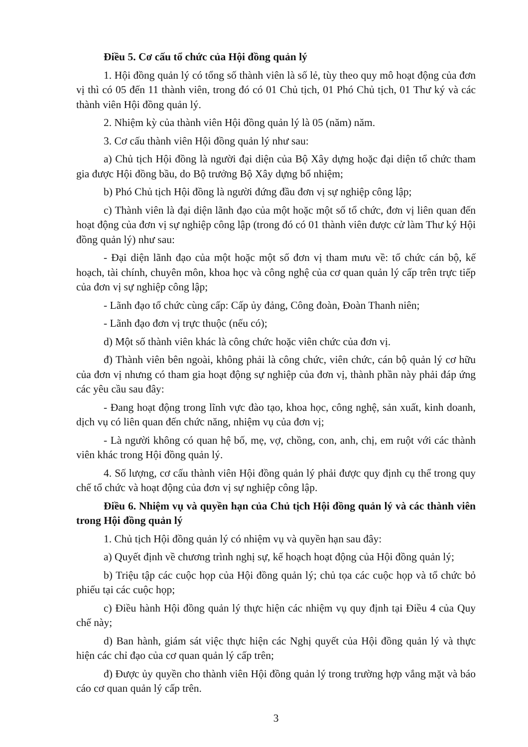Điều 5. Cơ cấu tổ chức của Hội đồng quản lý
1. Hội đồng quản lý có tổng số thành viên là số lẻ, tùy theo quy mô hoạt động của đơn vị thì có 05 đến 11 thành viên, trong đó có 01 Chủ tịch, 01 Phó Chủ tịch, 01 Thư ký và các thành viên Hội đồng quản lý.
2. Nhiệm kỳ của thành viên Hội đồng quản lý là 05 (năm) năm.
3. Cơ cấu thành viên Hội đồng quản lý như sau:
a) Chủ tịch Hội đồng là người đại diện của Bộ Xây dựng hoặc đại diện tổ chức tham gia được Hội đồng bầu, do Bộ trưởng Bộ Xây dựng bổ nhiệm;
b) Phó Chủ tịch Hội đồng là người đứng đầu đơn vị sự nghiệp công lập;
c) Thành viên là đại diện lãnh đạo của một hoặc một số tổ chức, đơn vị liên quan đến hoạt động của đơn vị sự nghiệp công lập (trong đó có 01 thành viên được cử làm Thư ký Hội đồng quản lý) như sau:
- Đại diện lãnh đạo của một hoặc một số đơn vị tham mưu về: tổ chức cán bộ, kế hoạch, tài chính, chuyên môn, khoa học và công nghệ của cơ quan quản lý cấp trên trực tiếp của đơn vị sự nghiệp công lập;
- Lãnh đạo tổ chức cùng cấp: Cấp ủy đảng, Công đoàn, Đoàn Thanh niên;
- Lãnh đạo đơn vị trực thuộc (nếu có);
d) Một số thành viên khác là công chức hoặc viên chức của đơn vị.
đ) Thành viên bên ngoài, không phải là công chức, viên chức, cán bộ quản lý cơ hữu của đơn vị nhưng có tham gia hoạt động sự nghiệp của đơn vị, thành phần này phải đáp ứng các yêu cầu sau đây:
- Đang hoạt động trong lĩnh vực đào tạo, khoa học, công nghệ, sản xuất, kinh doanh, dịch vụ có liên quan đến chức năng, nhiệm vụ của đơn vị;
- Là người không có quan hệ bố, mẹ, vợ, chồng, con, anh, chị, em ruột với các thành viên khác trong Hội đồng quản lý.
4. Số lượng, cơ cấu thành viên Hội đồng quản lý phải được quy định cụ thể trong quy chế tổ chức và hoạt động của đơn vị sự nghiệp công lập.
Điều 6. Nhiệm vụ và quyền hạn của Chủ tịch Hội đồng quản lý và các thành viên trong Hội đồng quản lý
1. Chủ tịch Hội đồng quản lý có nhiệm vụ và quyền hạn sau đây:
a) Quyết định về chương trình nghị sự, kế hoạch hoạt động của Hội đồng quản lý;
b) Triệu tập các cuộc họp của Hội đồng quản lý; chủ tọa các cuộc họp và tổ chức bỏ phiếu tại các cuộc họp;
c) Điều hành Hội đồng quản lý thực hiện các nhiệm vụ quy định tại Điều 4 của Quy chế này;
d) Ban hành, giám sát việc thực hiện các Nghị quyết của Hội đồng quản lý và thực hiện các chỉ đạo của cơ quan quản lý cấp trên;
đ) Được ủy quyền cho thành viên Hội đồng quản lý trong trường hợp vắng mặt và báo cáo cơ quan quản lý cấp trên.
3